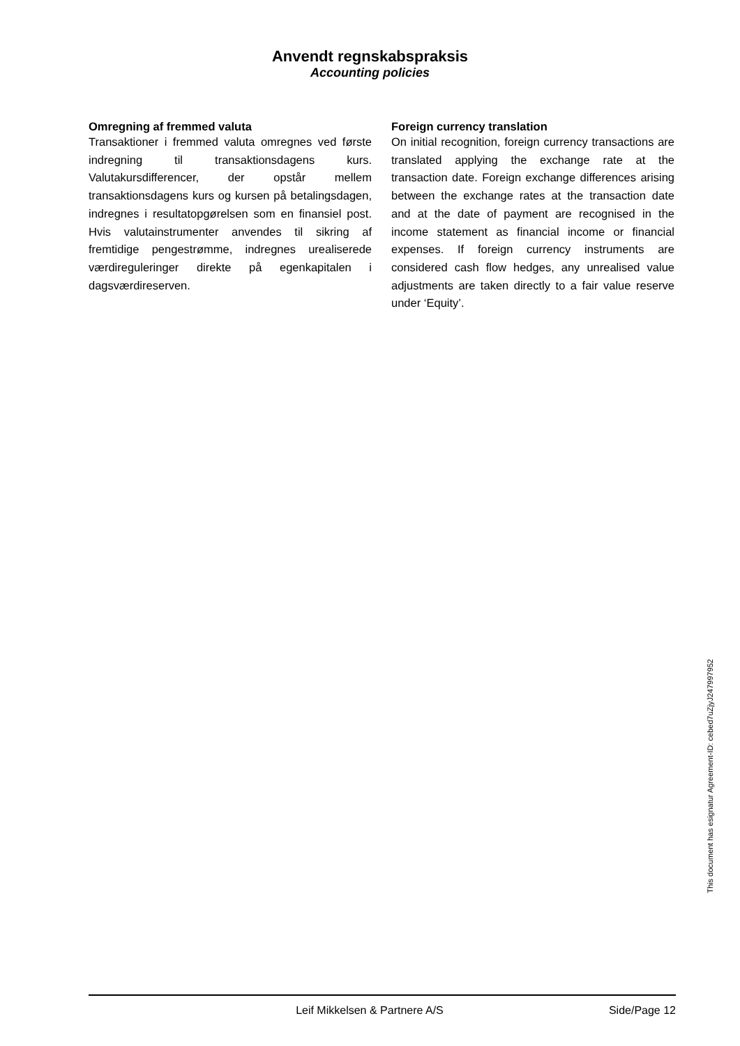Anvendt regnskabspraksis
Accounting policies
Omregning af fremmed valuta
Transaktioner i fremmed valuta omregnes ved første indregning til transaktionsdagens kurs. Valutakursdifferencer, der opstår mellem transaktionsdagens kurs og kursen på betalingsdagen, indregnes i resultatopgørelsen som en finansiel post. Hvis valutainstrumenter anvendes til sikring af fremtidige pengestrømme, indregnes urealiserede værdireguleringer direkte på egenkapitalen i dagsværdireserven.
Foreign currency translation
On initial recognition, foreign currency transactions are translated applying the exchange rate at the transaction date. Foreign exchange differences arising between the exchange rates at the transaction date and at the date of payment are recognised in the income statement as financial income or financial expenses. If foreign currency instruments are considered cash flow hedges, any unrealised value adjustments are taken directly to a fair value reserve under ‘Equity’.
This document has esignatur Agreement-ID: cebed7uZjyJ247997952
Leif Mikkelsen & Partnere A/S Side/Page 12